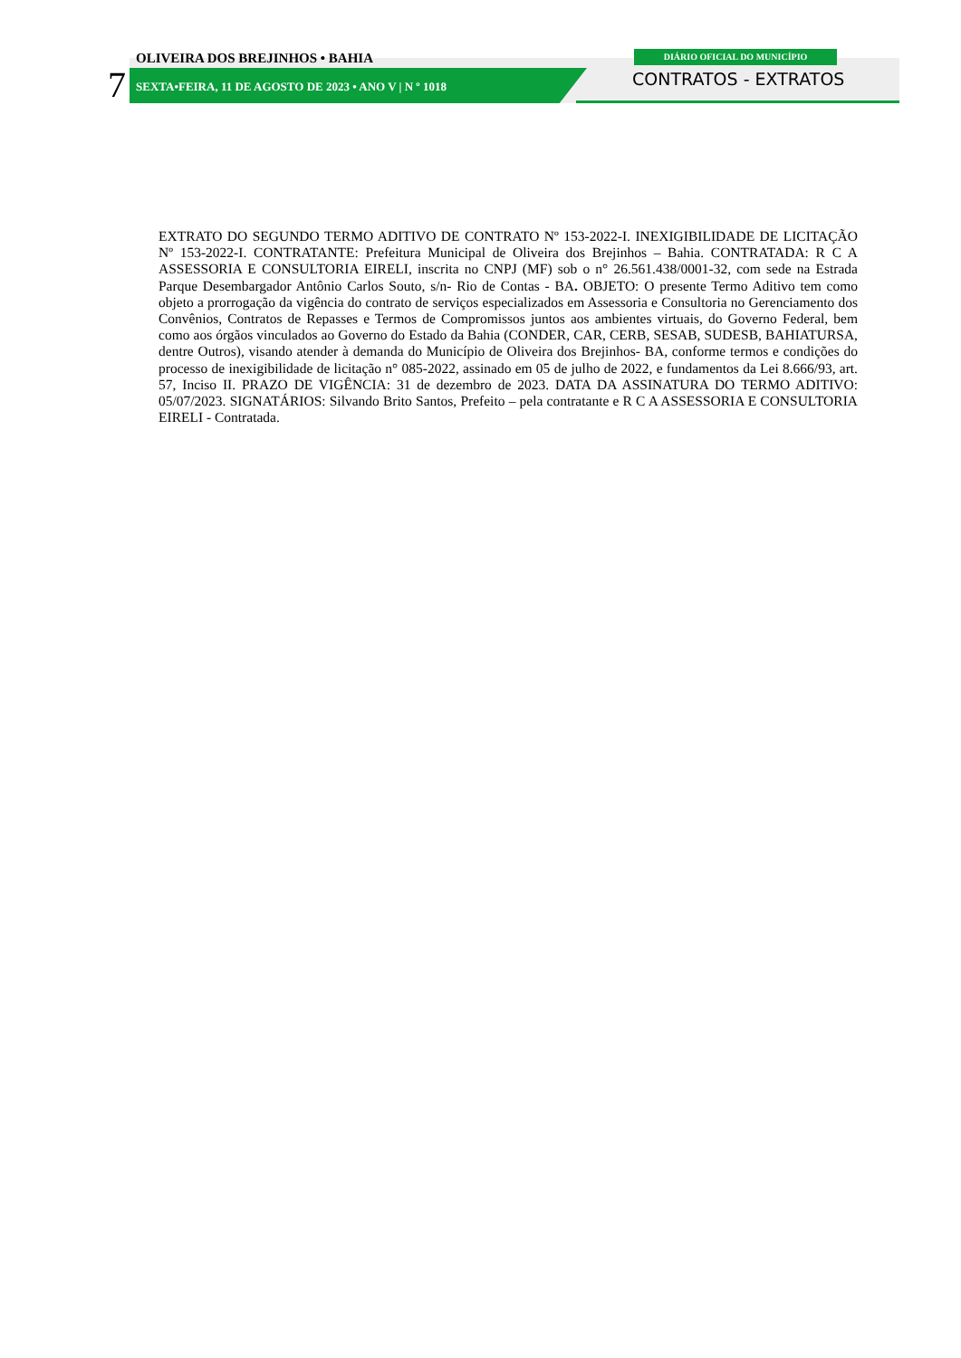OLIVEIRA DOS BREJINHOS • BAHIA DIÁRIO OFICIAL DO MUNICÍPIO
7
SEXTA•FEIRA, 11 DE AGOSTO DE 2023 • ANO V | N º 1018
CONTRATOS - EXTRATOS
EXTRATO DO SEGUNDO TERMO ADITIVO DE CONTRATO Nº 153-2022-I. INEXIGIBILIDADE DE LICITAÇÃO Nº 153-2022-I. CONTRATANTE: Prefeitura Municipal de Oliveira dos Brejinhos – Bahia. CONTRATADA: R C A ASSESSORIA E CONSULTORIA EIRELI, inscrita no CNPJ (MF) sob o n° 26.561.438/0001-32, com sede na Estrada Parque Desembargador Antônio Carlos Souto, s/n- Rio de Contas - BA. OBJETO: O presente Termo Aditivo tem como objeto a prorrogação da vigência do contrato de serviços especializados em Assessoria e Consultoria no Gerenciamento dos Convênios, Contratos de Repasses e Termos de Compromissos juntos aos ambientes virtuais, do Governo Federal, bem como aos órgãos vinculados ao Governo do Estado da Bahia (CONDER, CAR, CERB, SESAB, SUDESB, BAHIATURSA, dentre Outros), visando atender à demanda do Município de Oliveira dos Brejinhos- BA, conforme termos e condições do processo de inexigibilidade de licitação n° 085-2022, assinado em 05 de julho de 2022, e fundamentos da Lei 8.666/93, art. 57, Inciso II. PRAZO DE VIGÊNCIA: 31 de dezembro de 2023. DATA DA ASSINATURA DO TERMO ADITIVO: 05/07/2023. SIGNATÁRIOS: Silvando Brito Santos, Prefeito – pela contratante e R C A ASSESSORIA E CONSULTORIA EIRELI - Contratada.